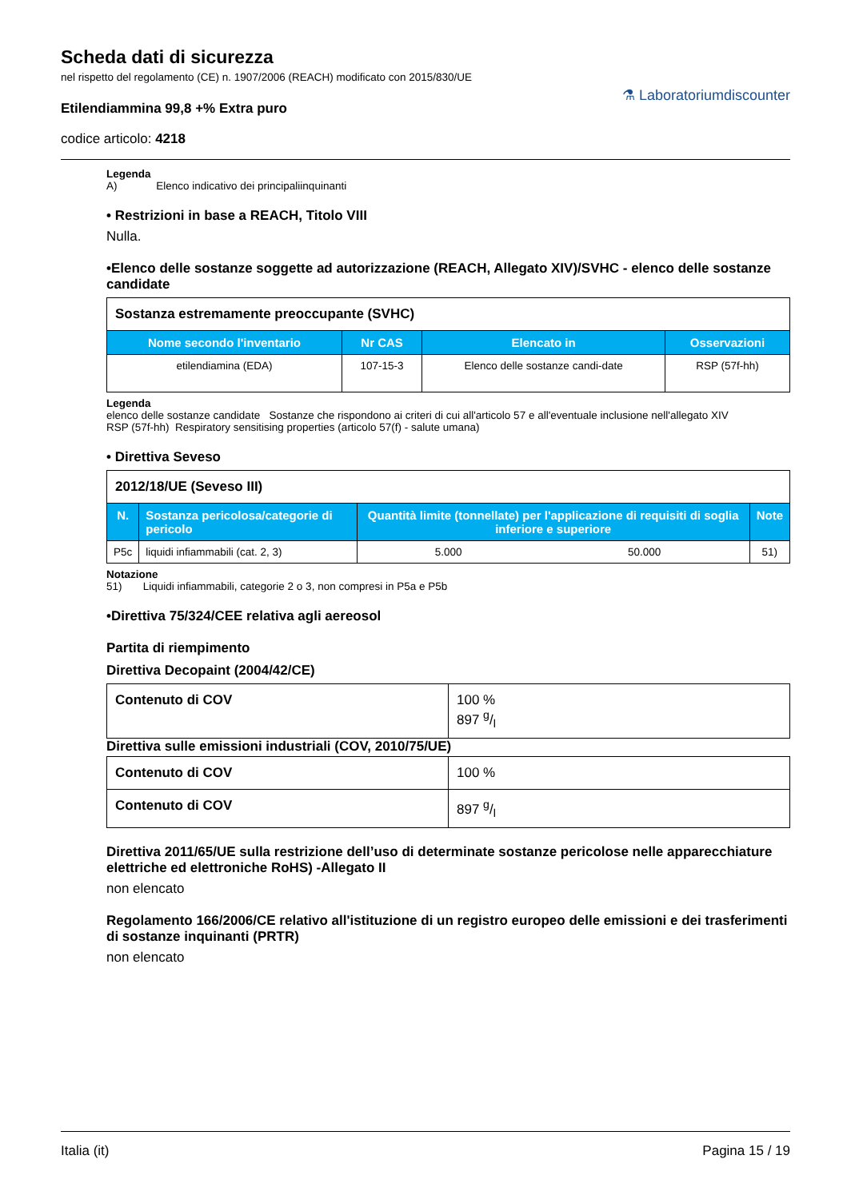Scheda dati di sicurezza
nel rispetto del regolamento (CE) n. 1907/2006 (REACH) modificato con 2015/830/UE
Etilendiammina 99,8 +% Extra puro
codice articolo: 4218
⚗ Laboratoriumdiscounter
Legenda
A) Elenco indicativo dei principaliinquinanti
• Restrizioni in base a REACH, Titolo VIII
Nulla.
•Elenco delle sostanze soggette ad autorizzazione (REACH, Allegato XIV)/SVHC - elenco delle sostanze candidate
| Sostanza estremamente preoccupante (SVHC) | | | |
| Nome secondo l'inventario | Nr CAS | Elencato in | Osservazioni |
| etilendiamina (EDA) | 107-15-3 | Elenco delle sostanze candi-date | RSP (57f-hh) |
Legenda
elenco delle sostanze candidate Sostanze che rispondono ai criteri di cui all'articolo 57 e all'eventuale inclusione nell'allegato XIV
RSP (57f-hh) Respiratory sensitising properties (articolo 57(f) - salute umana)
• Direttiva Seveso
| 2012/18/UE (Seveso III) | | | | |
| N. | Sostanza pericolosa/categorie di pericolo | Quantità limite (tonnellate) per l'applicazione di requisiti di soglia inferiore e superiore | | Note |
| P5c | liquidi infiammabili (cat. 2, 3) | 5.000 | 50.000 | 51) |
Notazione
51) Liquidi infiammabili, categorie 2 o 3, non compresi in P5a e P5b
•Direttiva 75/324/CEE relativa agli aereosol
Partita di riempimento
Direttiva Decopaint (2004/42/CE)
| Contenuto di COV | 100 % 897 g/l |
Direttiva sulle emissioni industriali (COV, 2010/75/UE)
| Contenuto di COV | 100 % |
| Contenuto di COV | 897 g/l |
Direttiva 2011/65/UE sulla restrizione dell’uso di determinate sostanze pericolose nelle apparecchiature elettriche ed elettroniche RoHS) -Allegato II
non elencato
Regolamento 166/2006/CE relativo all'istituzione di un registro europeo delle emissioni e dei trasferimenti di sostanze inquinanti (PRTR)
non elencato
Italia (it) Pagina 15 / 19